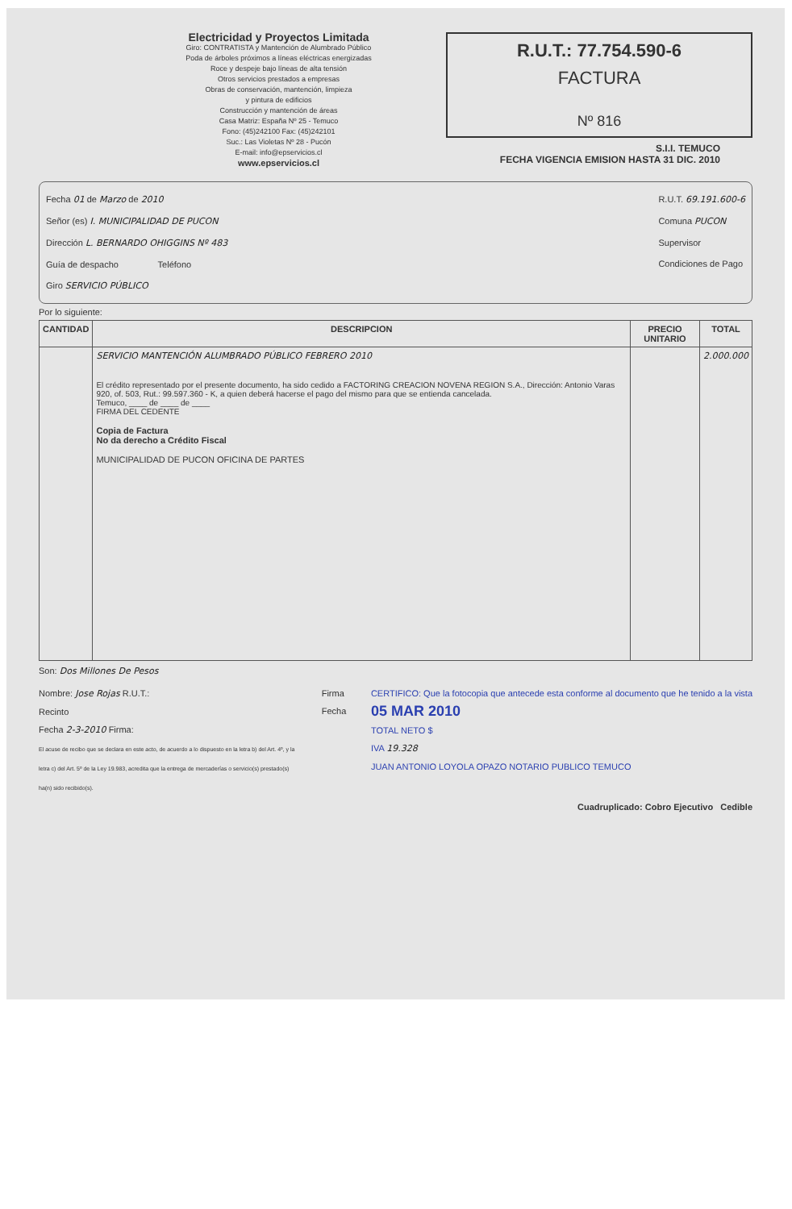Electricidad y Proyectos Limitada
Giro: CONTRATISTA y Mantención de Alumbrado Público
Poda de árboles próximos a líneas eléctricas energizadas
Roce y despeje bajo líneas de alta tensión
Otros servicios prestados a empresas
Obras de conservación, mantención, limpieza
y pintura de edificios
Construcción y mantención de áreas
Casa Matriz: España Nº 25 - Temuco
Fono: (45)242100 Fax: (45)242101
Suc.: Las Violetas Nº 28 - Pucón
E-mail: info@epservicios.cl
www.epservicios.cl
R.U.T.: 77.754.590-6
FACTURA
Nº 816
S.I.I. TEMUCO
FECHA VIGENCIA EMISION HASTA 31 DIC. 2010
Fecha 01 de Marzo de 2010
Señor (es) I. MUNICIPALIDAD DE PUCON
Dirección L. BERNARDO OHIGGINS Nº 483
Guía de despacho Teléfono
Giro SERVICIO PÚBLICO
R.U.T. 69.191.600-6
Comuna PUCON
Supervisor
Condiciones de Pago
Por lo siguiente:
| CANTIDAD | DESCRIPCION | PRECIO UNITARIO | TOTAL |
| --- | --- | --- | --- |
| | SERVICIO MANTENCIÓN ALUMBRADO PÚBLICO FEBRERO 2010 El crédito representado por el presente documento, ha sido cedido a FACTORING CREACION NOVENA REGION S.A., Dirección: Antonio Varas 920, of. 503, Rut.: 99.597.360 - K, a quien deberá hacerse el pago del mismo para que se entienda cancelada. Temuco, ____ de ____ de ____ FIRMA DEL CEDENTE Copia de Factura No da derecho a Crédito Fiscal MUNICIPALIDAD DE PUCON OFICINA DE PARTES | | 2.000.000 |
Son: Dos Millones De Pesos
Nombre: Jose Rojas R.U.T.:
Recinto
Fecha 2-3-2010 Firma:
El acuse de recibo que se declara en este acto, de acuerdo a lo dispuesto en la letra b) del Art. 4º, y la letra c) del Art. 5º de la Ley 19.983, acredita que la entrega de mercaderías o servicio(s) prestado(s) ha(n) sido recibido(s).
Firma
Fecha
CERTIFICO: Que la fotocopia que antecede esta conforme al documento que he tenido a la vista
05 MAR 2010
TOTAL NETO $
IVA 19.328
JUAN ANTONIO LOYOLA OPAZO NOTARIO PUBLICO TEMUCO
Cuadruplicado: Cobro Ejecutivo Cedible